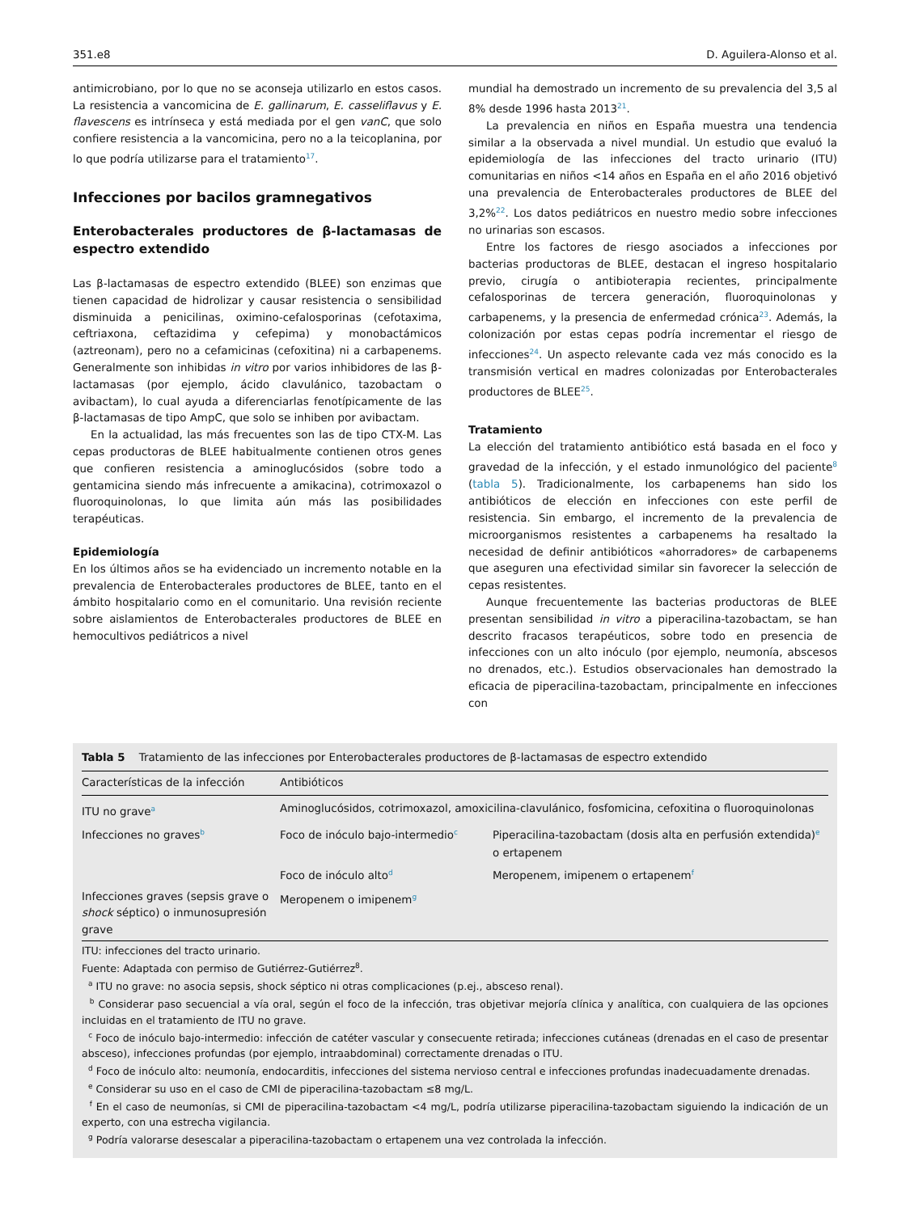351.e8 D. Aguilera-Alonso et al.
antimicrobiano, por lo que no se aconseja utilizarlo en estos casos. La resistencia a vancomicina de E. gallinarum, E. casseliflavus y E. flavescens es intrínseca y está mediada por el gen vanC, que solo confiere resistencia a la vancomicina, pero no a la teicoplanina, por lo que podría utilizarse para el tratamiento<sup>17</sup>.
Infecciones por bacilos gramnegativos
Enterobacterales productores de β-lactamasas de espectro extendido
Las β-lactamasas de espectro extendido (BLEE) son enzimas que tienen capacidad de hidrolizar y causar resistencia o sensibilidad disminuida a penicilinas, oximino-cefalosporinas (cefotaxima, ceftriaxona, ceftazidima y cefepima) y monobactámicos (aztreonam), pero no a cefamicinas (cefoxitina) ni a carbapenems. Generalmente son inhibidas in vitro por varios inhibidores de las β-lactamasas (por ejemplo, ácido clavulánico, tazobactam o avibactam), lo cual ayuda a diferenciarlas fenotípicamente de las β-lactamasas de tipo AmpC, que solo se inhiben por avibactam.
En la actualidad, las más frecuentes son las de tipo CTX-M. Las cepas productoras de BLEE habitualmente contienen otros genes que confieren resistencia a aminoglucósidos (sobre todo a gentamicina siendo más infrecuente a amikacina), cotrimoxazol o fluoroquinolonas, lo que limita aún más las posibilidades terapéuticas.
Epidemiología
En los últimos años se ha evidenciado un incremento notable en la prevalencia de Enterobacterales productores de BLEE, tanto en el ámbito hospitalario como en el comunitario. Una revisión reciente sobre aislamientos de Enterobacterales productores de BLEE en hemocultivos pediátricos a nivel
mundial ha demostrado un incremento de su prevalencia del 3,5 al 8% desde 1996 hasta 2013<sup>21</sup>.
La prevalencia en niños en España muestra una tendencia similar a la observada a nivel mundial. Un estudio que evaluó la epidemiología de las infecciones del tracto urinario (ITU) comunitarias en niños <14 años en España en el año 2016 objetivó una prevalencia de Enterobacterales productores de BLEE del 3,2%<sup>22</sup>. Los datos pediátricos en nuestro medio sobre infecciones no urinarias son escasos.
Entre los factores de riesgo asociados a infecciones por bacterias productoras de BLEE, destacan el ingreso hospitalario previo, cirugía o antibioterapia recientes, principalmente cefalosporinas de tercera generación, fluoroquinolonas y carbapenems, y la presencia de enfermedad crónica<sup>23</sup>. Además, la colonización por estas cepas podría incrementar el riesgo de infecciones<sup>24</sup>. Un aspecto relevante cada vez más conocido es la transmisión vertical en madres colonizadas por Enterobacterales productores de BLEE<sup>25</sup>.
Tratamiento
La elección del tratamiento antibiótico está basada en el foco y gravedad de la infección, y el estado inmunológico del paciente<sup>8</sup> (tabla 5). Tradicionalmente, los carbapenems han sido los antibióticos de elección en infecciones con este perfil de resistencia. Sin embargo, el incremento de la prevalencia de microorganismos resistentes a carbapenems ha resaltado la necesidad de definir antibióticos «ahorradores» de carbapenems que aseguren una efectividad similar sin favorecer la selección de cepas resistentes.
Aunque frecuentemente las bacterias productoras de BLEE presentan sensibilidad in vitro a piperacilina-tazobactam, se han descrito fracasos terapéuticos, sobre todo en presencia de infecciones con un alto inóculo (por ejemplo, neumonía, abscesos no drenados, etc.). Estudios observacionales han demostrado la eficacia de piperacilina-tazobactam, principalmente en infecciones con
Tabla 5 Tratamiento de las infecciones por Enterobacterales productores de β-lactamasas de espectro extendido
| Características de la infección | Antibióticos | |
| --- | --- | --- |
| ITU no grave<sup>a</sup> | Aminoglucósidos, cotrimoxazol, amoxicilina-clavulánico, fosfomicina, cefoxitina o fluoroquinolonas | |
| Infecciones no graves<sup>b</sup> | Foco de inóculo bajo-intermedio<sup>c</sup> | Piperacilina-tazobactam (dosis alta en perfusión extendida)<sup>e</sup> o ertapenem |
| | Foco de inóculo alto<sup>d</sup> | Meropenem, imipenem o ertapenem<sup>f</sup> |
| Infecciones graves (sepsis grave o shock séptico) o inmunosupresión grave | Meropenem o imipenem<sup>g</sup> | |
ITU: infecciones del tracto urinario.
Fuente: Adaptada con permiso de Gutiérrez-Gutiérrez<sup>8</sup>.
<sup>a</sup> ITU no grave: no asocia sepsis, shock séptico ni otras complicaciones (p.ej., absceso renal).
<sup>b</sup> Considerar paso secuencial a vía oral, según el foco de la infección, tras objetivar mejoría clínica y analítica, con cualquiera de las opciones incluidas en el tratamiento de ITU no grave.
<sup>c</sup> Foco de inóculo bajo-intermedio: infección de catéter vascular y consecuente retirada; infecciones cutáneas (drenadas en el caso de presentar absceso), infecciones profundas (por ejemplo, intraabdominal) correctamente drenadas o ITU.
<sup>d</sup> Foco de inóculo alto: neumonía, endocarditis, infecciones del sistema nervioso central e infecciones profundas inadecuadamente drenadas.
<sup>e</sup> Considerar su uso en el caso de CMI de piperacilina-tazobactam ≤8 mg/L.
<sup>f</sup> En el caso de neumonías, si CMI de piperacilina-tazobactam <4 mg/L, podría utilizarse piperacilina-tazobactam siguiendo la indicación de un experto, con una estrecha vigilancia.
<sup>g</sup> Podría valorarse desescalar a piperacilina-tazobactam o ertapenem una vez controlada la infección.